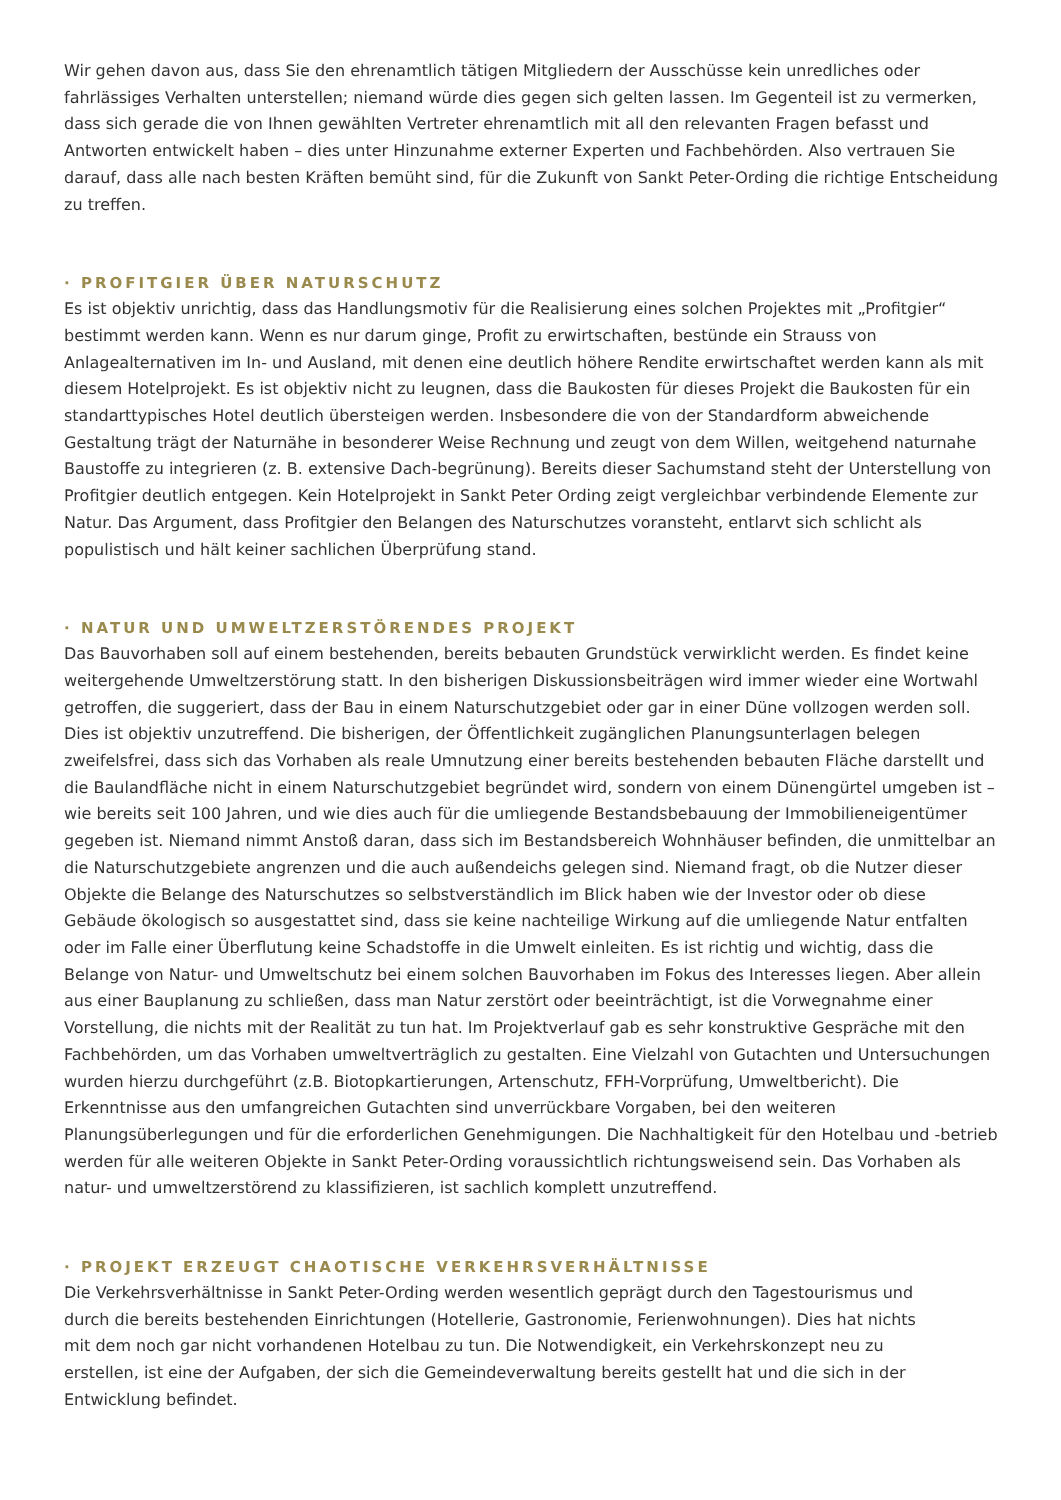Wir gehen davon aus, dass Sie den ehrenamtlich tätigen Mitgliedern der Ausschüsse kein unredliches oder fahrlässiges Verhalten unterstellen; niemand würde dies gegen sich gelten lassen. Im Gegenteil ist zu vermerken, dass sich gerade die von Ihnen gewählten Vertreter ehrenamtlich mit all den relevanten Fragen befasst und Antworten entwickelt haben – dies unter Hinzunahme externer Experten und Fachbehörden. Also vertrauen Sie darauf, dass alle nach besten Kräften bemüht sind, für die Zukunft von Sankt Peter-Ording die richtige Entscheidung zu treffen.
· PROFITGIER ÜBER NATURSCHUTZ
Es ist objektiv unrichtig, dass das Handlungsmotiv für die Realisierung eines solchen Projektes mit „Profitgier“ bestimmt werden kann. Wenn es nur darum ginge, Profit zu erwirtschaften, bestünde ein Strauss von Anlagealternativen im In- und Ausland, mit denen eine deutlich höhere Rendite erwirtschaftet werden kann als mit diesem Hotelprojekt. Es ist objektiv nicht zu leugnen, dass die Baukosten für dieses Projekt die Baukosten für ein standarttypisches Hotel deutlich übersteigen werden. Insbesondere die von der Standardform abweichende Gestaltung trägt der Naturnähe in besonderer Weise Rechnung und zeugt von dem Willen, weitgehend naturnahe Baustoffe zu integrieren (z. B. extensive Dach-begrünung). Bereits dieser Sachumstand steht der Unterstellung von Profitgier deutlich entgegen. Kein Hotelprojekt in Sankt Peter Ording zeigt vergleichbar verbindende Elemente zur Natur. Das Argument, dass Profitgier den Belangen des Naturschutzes voransteht, entlarvt sich schlicht als populistisch und hält keiner sachlichen Überprüfung stand.
· NATUR UND UMWELTZERSTÖRENDES PROJEKT
Das Bauvorhaben soll auf einem bestehenden, bereits bebauten Grundstück verwirklicht werden. Es findet keine weitergehende Umweltzerstörung statt. In den bisherigen Diskussionsbeiträgen wird immer wieder eine Wortwahl getroffen, die suggeriert, dass der Bau in einem Naturschutzgebiet oder gar in einer Düne vollzogen werden soll. Dies ist objektiv unzutreffend. Die bisherigen, der Öffentlichkeit zugänglichen Planungsunterlagen belegen zweifelsfrei, dass sich das Vorhaben als reale Umnutzung einer bereits bestehenden bebauten Fläche darstellt und die Baulandfläche nicht in einem Naturschutzgebiet begründet wird, sondern von einem Dünengürtel umgeben ist – wie bereits seit 100 Jahren, und wie dies auch für die umliegende Bestandsbebauung der Immobilieneigentümer gegeben ist. Niemand nimmt Anstoß daran, dass sich im Bestandsbereich Wohnhäuser befinden, die unmittelbar an die Naturschutzgebiete angrenzen und die auch außendeichs gelegen sind. Niemand fragt, ob die Nutzer dieser Objekte die Belange des Naturschutzes so selbstverständlich im Blick haben wie der Investor oder ob diese Gebäude ökologisch so ausgestattet sind, dass sie keine nachteilige Wirkung auf die umliegende Natur entfalten oder im Falle einer Überflutung keine Schadstoffe in die Umwelt einleiten. Es ist richtig und wichtig, dass die Belange von Natur- und Umweltschutz bei einem solchen Bauvorhaben im Fokus des Interesses liegen. Aber allein aus einer Bauplanung zu schließen, dass man Natur zerstört oder beeinträchtigt, ist die Vorwegnahme einer Vorstellung, die nichts mit der Realität zu tun hat. Im Projektverlauf gab es sehr konstruktive Gespräche mit den Fachbehörden, um das Vorhaben umweltverträglich zu gestalten. Eine Vielzahl von Gutachten und Untersuchungen wurden hierzu durchgeführt (z.B. Biotopkartierungen, Artenschutz, FFH-Vorprüfung, Umweltbericht). Die Erkenntnisse aus den umfangreichen Gutachten sind unverrückbare Vorgaben, bei den weiteren Planungsüberlegungen und für die erforderlichen Genehmigungen. Die Nachhaltigkeit für den Hotelbau und -betrieb werden für alle weiteren Objekte in Sankt Peter-Ording voraussichtlich richtungsweisend sein. Das Vorhaben als natur- und umweltzerstörend zu klassifizieren, ist sachlich komplett unzutreffend.
· PROJEKT ERZEUGT CHAOTISCHE VERKEHRSVERHÄLTNISSE
Die Verkehrsverhältnisse in Sankt Peter-Ording werden wesentlich geprägt durch den Tagestourismus und durch die bereits bestehenden Einrichtungen (Hotellerie, Gastronomie, Ferienwohnungen). Dies hat nichts mit dem noch gar nicht vorhandenen Hotelbau zu tun. Die Notwendigkeit, ein Verkehrskonzept neu zu erstellen, ist eine der Aufgaben, der sich die Gemeindeverwaltung bereits gestellt hat und die sich in der Entwicklung befindet.